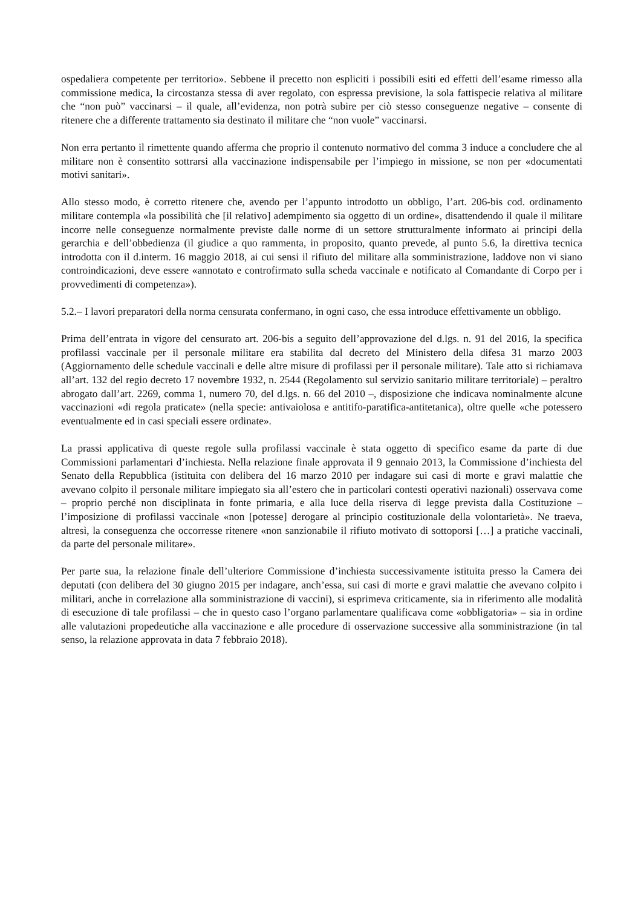ospedaliera competente per territorio». Sebbene il precetto non espliciti i possibili esiti ed effetti dell’esame rimesso alla commissione medica, la circostanza stessa di aver regolato, con espressa previsione, la sola fattispecie relativa al militare che “non può” vaccinarsi – il quale, all’evidenza, non potrà subire per ciò stesso conseguenze negative – consente di ritenere che a differente trattamento sia destinato il militare che “non vuole” vaccinarsi.
Non erra pertanto il rimettente quando afferma che proprio il contenuto normativo del comma 3 induce a concludere che al militare non è consentito sottrarsi alla vaccinazione indispensabile per l’impiego in missione, se non per «documentati motivi sanitari».
Allo stesso modo, è corretto ritenere che, avendo per l’appunto introdotto un obbligo, l’art. 206-bis cod. ordinamento militare contempla «la possibilità che [il relativo] adempimento sia oggetto di un ordine», disattendendo il quale il militare incorre nelle conseguenze normalmente previste dalle norme di un settore strutturalmente informato ai principi della gerarchia e dell’obbedienza (il giudice a quo rammenta, in proposito, quanto prevede, al punto 5.6, la direttiva tecnica introdotta con il d.interm. 16 maggio 2018, ai cui sensi il rifiuto del militare alla somministrazione, laddove non vi siano controindicazioni, deve essere «annotato e controfirmato sulla scheda vaccinale e notificato al Comandante di Corpo per i provvedimenti di competenza»).
5.2.– I lavori preparatori della norma censurata confermano, in ogni caso, che essa introduce effettivamente un obbligo.
Prima dell’entrata in vigore del censurato art. 206-bis a seguito dell’approvazione del d.lgs. n. 91 del 2016, la specifica profilassi vaccinale per il personale militare era stabilita dal decreto del Ministero della difesa 31 marzo 2003 (Aggiornamento delle schedule vaccinali e delle altre misure di profilassi per il personale militare). Tale atto si richiamava all’art. 132 del regio decreto 17 novembre 1932, n. 2544 (Regolamento sul servizio sanitario militare territoriale) – peraltro abrogato dall’art. 2269, comma 1, numero 70, del d.lgs. n. 66 del 2010 –, disposizione che indicava nominalmente alcune vaccinazioni «di regola praticate» (nella specie: antivaiolosa e antitifo-paratifica-antitetanica), oltre quelle «che potessero eventualmente ed in casi speciali essere ordinate».
La prassi applicativa di queste regole sulla profilassi vaccinale è stata oggetto di specifico esame da parte di due Commissioni parlamentari d’inchiesta. Nella relazione finale approvata il 9 gennaio 2013, la Commissione d’inchiesta del Senato della Repubblica (istituita con delibera del 16 marzo 2010 per indagare sui casi di morte e gravi malattie che avevano colpito il personale militare impiegato sia all’estero che in particolari contesti operativi nazionali) osservava come – proprio perché non disciplinata in fonte primaria, e alla luce della riserva di legge prevista dalla Costituzione – l’imposizione di profilassi vaccinale «non [potesse] derogare al principio costituzionale della volontarietà». Ne traeva, altresì, la conseguenza che occorresse ritenere «non sanzionabile il rifiuto motivato di sottoporsi […] a pratiche vaccinali, da parte del personale militare».
Per parte sua, la relazione finale dell’ulteriore Commissione d’inchiesta successivamente istituita presso la Camera dei deputati (con delibera del 30 giugno 2015 per indagare, anch’essa, sui casi di morte e gravi malattie che avevano colpito i militari, anche in correlazione alla somministrazione di vaccini), si esprimeva criticamente, sia in riferimento alle modalità di esecuzione di tale profilassi – che in questo caso l’organo parlamentare qualificava come «obbligatoria» – sia in ordine alle valutazioni propedeutiche alla vaccinazione e alle procedure di osservazione successive alla somministrazione (in tal senso, la relazione approvata in data 7 febbraio 2018).